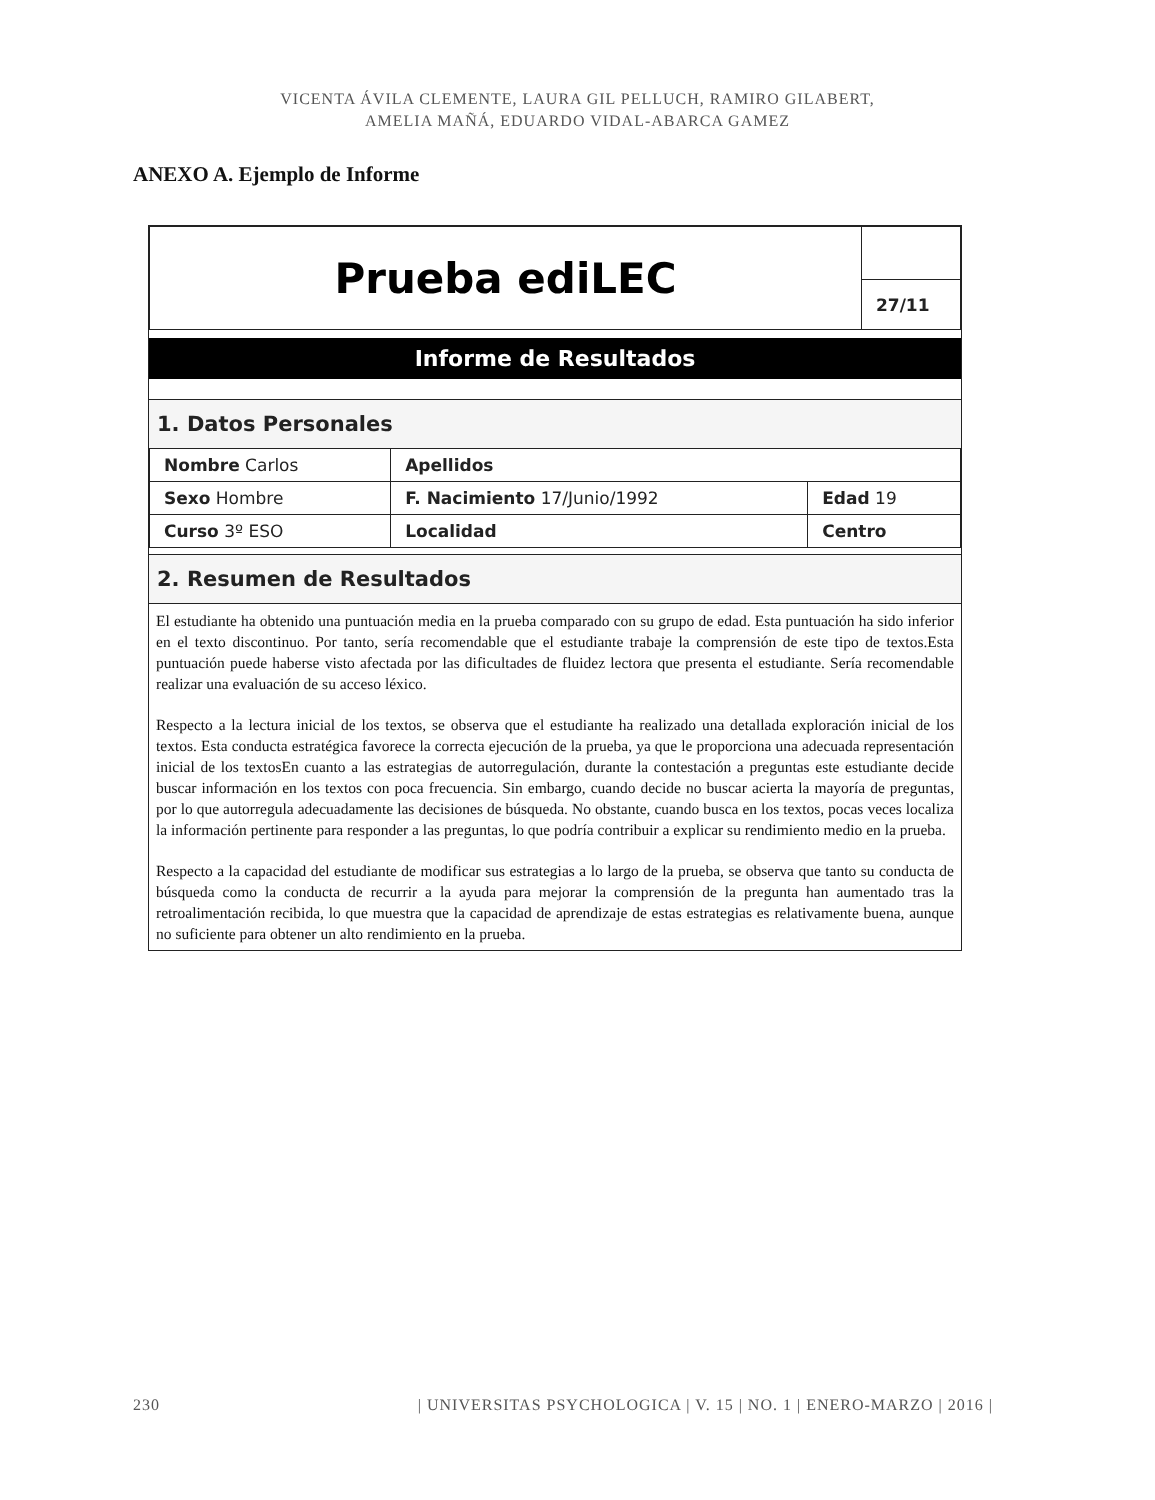VICENTA ÁVILA CLEMENTE, LAURA GIL PELLUCH, RAMIRO GILABERT,
AMELIA MAÑÁ, EDUARDO VIDAL-ABARCA GAMEZ
ANEXO A. Ejemplo de Informe
| Prueba ediLEC | |
| | 27/11 |
Informe de Resultados
1. Datos Personales
| Nombre Carlos | | Apellidos | |
| Sexo Hombre | F. Nacimiento 17/Junio/1992 | | Edad 19 |
| Curso 3º ESO | | Localidad | Centro |
2. Resumen de Resultados
El estudiante ha obtenido una puntuación media en la prueba comparado con su grupo de edad. Esta puntuación ha sido inferior en el texto discontinuo. Por tanto, sería recomendable que el estudiante trabaje la comprensión de este tipo de textos.Esta puntuación puede haberse visto afectada por las dificultades de fluidez lectora que presenta el estudiante. Sería recomendable realizar una evaluación de su acceso léxico.
Respecto a la lectura inicial de los textos, se observa que el estudiante ha realizado una detallada exploración inicial de los textos. Esta conducta estratégica favorece la correcta ejecución de la prueba, ya que le proporciona una adecuada representación inicial de los textosEn cuanto a las estrategias de autorregulación, durante la contestación a preguntas este estudiante decide buscar información en los textos con poca frecuencia. Sin embargo, cuando decide no buscar acierta la mayoría de preguntas, por lo que autorregula adecuadamente las decisiones de búsqueda. No obstante, cuando busca en los textos, pocas veces localiza la información pertinente para responder a las preguntas, lo que podría contribuir a explicar su rendimiento medio en la prueba.
Respecto a la capacidad del estudiante de modificar sus estrategias a lo largo de la prueba, se observa que tanto su conducta de búsqueda como la conducta de recurrir a la ayuda para mejorar la comprensión de la pregunta han aumentado tras la retroalimentación recibida, lo que muestra que la capacidad de aprendizaje de estas estrategias es relativamente buena, aunque no suficiente para obtener un alto rendimiento en la prueba.
230 | UNIVERSITAS PSYCHOLOGICA | V. 15 | NO. 1 | ENERO-MARZO | 2016 |